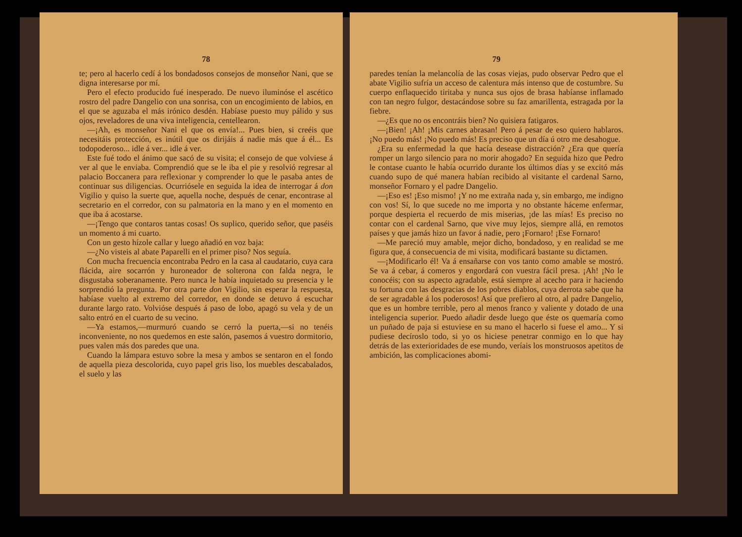78
te; pero al hacerlo cedí á los bondadosos consejos de monseñor Nani, que se digna interesarse por mí.
Pero el efecto producido fué inesperado. De nuevo iluminóse el ascético rostro del padre Dangelio con una sonrisa, con un encogimiento de labios, en el que se aguzaba el más irónico desdén. Habíase puesto muy pálido y sus ojos, reveladores de una viva inteligencia, centellearon.
—¡Ah, es monseñor Nani el que os envía!... Pues bien, si creéis que necesitáis protección, es inútil que os dirijáis á nadie más que á él... Es todopoderoso... idle á ver... idle á ver.
Este fué todo el ánimo que sacó de su visita; el consejo de que volviese á ver al que le enviaba. Comprendió que se le iba el pie y resolvió regresar al palacio Boccanera para reflexionar y comprender lo que le pasaba antes de continuar sus diligencias. Ocurriósele en seguida la idea de interrogar á don Vigilio y quiso la suerte que, aquella noche, después de cenar, encontrase al secretario en el corredor, con su palmatoria en la mano y en el momento en que iba á acostarse.
—¡Tengo que contaros tantas cosas! Os suplico, querido señor, que paséis un momento á mi cuarto.
Con un gesto hízole callar y luego añadió en voz baja:
—¿No visteis al abate Paparelli en el primer piso? Nos seguía.
Con mucha frecuencia encontraba Pedro en la casa al caudatario, cuya cara flácida, aire socarrón y huroneador de solterona con falda negra, le disgustaba soberanamente. Pero nunca le había inquietado su presencia y le sorprendió la pregunta. Por otra parte don Vigilio, sin esperar la respuesta, habíase vuelto al extremo del corredor, en donde se detuvo á escuchar durante largo rato. Volvióse después á paso de lobo, apagó su vela y de un salto entró en el cuarto de su vecino.
—Ya estamos,—murmuró cuando se cerró la puerta,—si no tenéis inconveniente, no nos quedemos en este salón, pasemos á vuestro dormitorio, pues valen más dos paredes que una.
Cuando la lámpara estuvo sobre la mesa y ambos se sentaron en el fondo de aquella pieza descolorida, cuyo papel gris liso, los muebles descabalados, el suelo y las
79
paredes tenían la melancolía de las cosas viejas, pudo observar Pedro que el abate Vigilio sufría un acceso de calentura más intenso que de costumbre. Su cuerpo enflaquecido tiritaba y nunca sus ojos de brasa habíanse inflamado con tan negro fulgor, destacándose sobre su faz amarillenta, estragada por la fiebre.
—¿Es que no os encontráis bien? No quisiera fatigaros.
—¡Bien! ¡Ah! ¡Mis carnes abrasan! Pero á pesar de eso quiero hablaros. ¡No puedo más! ¡No puedo más! Es preciso que un día ú otro me desahogue.
¿Era su enfermedad la que hacía desease distracción? ¿Era que quería romper un largo silencio para no morir ahogado? En seguida hizo que Pedro le contase cuanto le había ocurrido durante los últimos días y se excitó más cuando supo de qué manera habían recibido al visitante el cardenal Sarno, monseñor Fornaro y el padre Dangelio.
—¡Eso es! ¡Eso mismo! ¡Y no me extraña nada y, sin embargo, me indigno con vos! Sí, lo que sucede no me importa y no obstante háceme enfermar, porque despierta el recuerdo de mis miserias, ¡de las mías! Es preciso no contar con el cardenal Sarno, que vive muy lejos, siempre allá, en remotos países y que jamás hizo un favor á nadie, pero ¡Fornaro! ¡Ese Fornaro!
—Me pareció muy amable, mejor dicho, bondadoso, y en realidad se me figura que, á consecuencia de mi visita, modificará bastante su dictamen.
—¡Modificarlo él! Va á ensañarse con vos tanto como amable se mostró. Se va á cebar, á comeros y engordará con vuestra fácil presa. ¡Ah! ¡No le conocéis; con su aspecto agradable, está siempre al acecho para ir haciendo su fortuna con las desgracias de los pobres diablos, cuya derrota sabe que ha de ser agradable á los poderosos! Así que prefiero al otro, al padre Dangelio, que es un hombre terrible, pero al menos franco y valiente y dotado de una inteligencia superior. Puedo añadir desde luego que éste os quemaría como un puñado de paja si estuviese en su mano el hacerlo si fuese el amo... Y si pudiese decíroslo todo, si yo os hiciese penetrar conmigo en lo que hay detrás de las exterioridades de ese mundo, veríais los monstruosos apetitos de ambición, las complicaciones abomi-